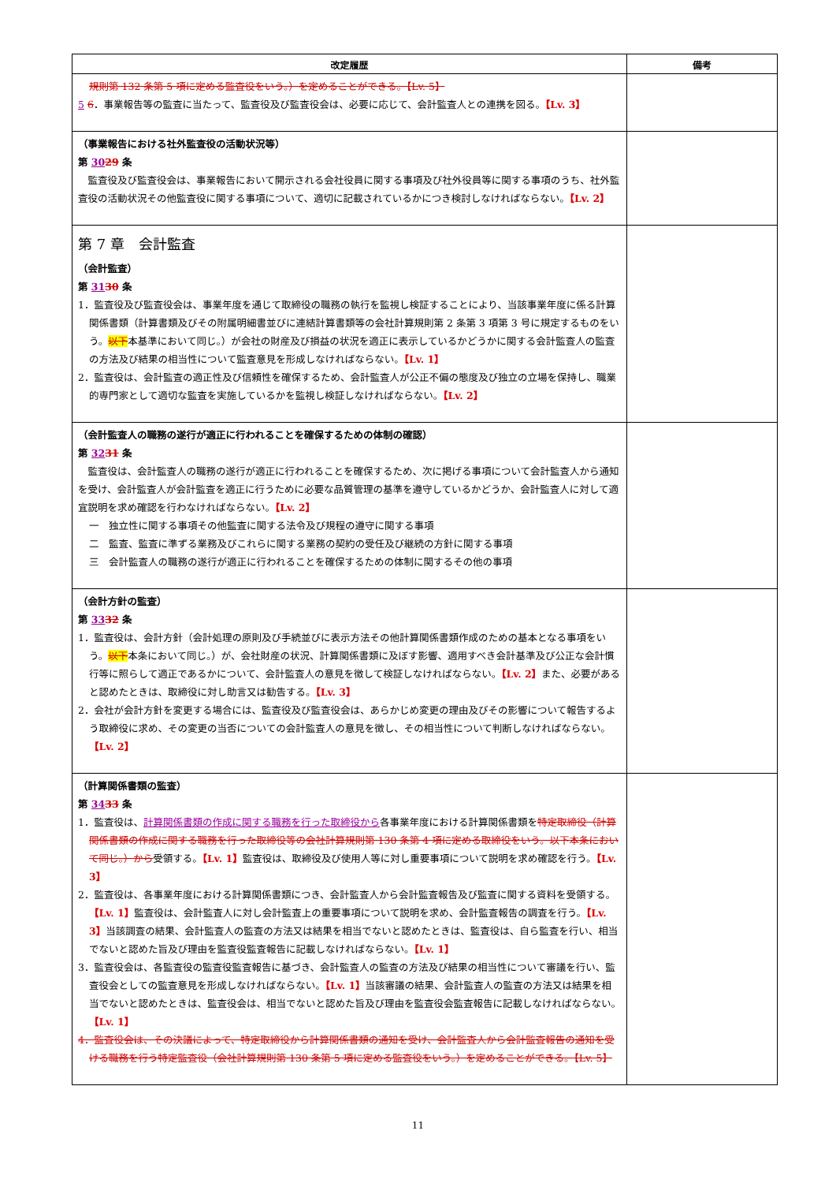| 改定履歴 | 備考 |
| --- | --- |
| 規則第 132 条第 5 項に定める監査役をいう。）を定めることができる。【Lv. 5】 5 6 ．事業報告等の監査に当たって、監査役及び監査役会は、必要に応じて、会計監査人との連携を図る。 【Lv. 3】 | |
| （事業報告における社外監査役の活動状況等） 第 30 29 条 監査役及び監査役会は、事業報告において開示される会社役員に関する事項及び社外役員等に関する事項のうち、社外監査役の活動状況その他監査役に関する事項について、適切に記載されているかにつき検討しなければならない。 【Lv. 2】 | |
| 第 7 章 会計監査 （会計監査） 第 31 30 条 1．監査役及び監査役会は、事業年度を通じて取締役の職務の執行を監視し検証することにより、当該事業年度に係る計算関係書類（計算書類及びその附属明細書並びに連結計算書類等の会社計算規則第 2 条第 3 項第 3 号に規定するものをいう。 以下 本基準において同じ。）が会社の財産及び損益の状況を適正に表示しているかどうかに関する会計監査人の監査の方法及び結果の相当性について監査意見を形成しなければならない。 【Lv. 1】 2．監査役は、会計監査の適正性及び信頼性を確保するため、会計監査人が公正不偏の態度及び独立の立場を保持し、職業的専門家として適切な監査を実施しているかを監視し検証しなければならない。 【Lv. 2】 | |
| （会計監査人の職務の遂行が適正に行われることを確保するための体制の確認） 第 32 31 条 監査役は、会計監査人の職務の遂行が適正に行われることを確保するため、次に掲げる事項について会計監査人から通知を受け、会計監査人が会計監査を適正に行うために必要な品質管理の基準を遵守しているかどうか、会計監査人に対して適宜説明を求め確認を行わなければならない。 【Lv. 2】 一 独立性に関する事項その他監査に関する法令及び規程の遵守に関する事項 二 監査、監査に準ずる業務及びこれらに関する業務の契約の受任及び継続の方針に関する事項 三 会計監査人の職務の遂行が適正に行われることを確保するための体制に関するその他の事項 | |
| （会計方針の監査） 第 33 32 条 1．監査役は、会計方針（会計処理の原則及び手続並びに表示方法その他計算関係書類作成のための基本となる事項をいう。 以下 本条において同じ。）が、会社財産の状況、計算関係書類に及ぼす影響、適用すべき会計基準及び公正な会計慣行等に照らして適正であるかについて、会計監査人の意見を徴して検証しなければならない。 【Lv. 2】 また、必要があると認めたときは、取締役に対し助言又は勧告する。 【Lv. 3】 2．会社が会計方針を変更する場合には、監査役及び監査役会は、あらかじめ変更の理由及びその影響について報告するよう取締役に求め、その変更の当否についての会計監査人の意見を徴し、その相当性について判断しなければならない。 【Lv. 2】 | |
| （計算関係書類の監査） 第 34 33 条 1．監査役は、 計算関係書類の作成に関する職務を行った取締役から 各事業年度における計算関係書類を 特定取締役（計算関係書類の作成に関する職務を行った取締役等の会社計算規則第 130 条第 4 項に定める取締役をいう。以下本条において同じ。）から 受領する。 【Lv. 1】 監査役は、取締役及び使用人等に対し重要事項について説明を求め確認を行う。 【Lv. 3】 2．監査役は、各事業年度における計算関係書類につき、会計監査人から会計監査報告及び監査に関する資料を受領する。 【Lv. 1】 監査役は、会計監査人に対し会計監査上の重要事項について説明を求め、会計監査報告の調査を行う。 【Lv. 3】 当該調査の結果、会計監査人の監査の方法又は結果を相当でないと認めたときは、監査役は、自ら監査を行い、相当でないと認めた旨及び理由を監査役監査報告に記載しなければならない。 【Lv. 1】 3．監査役会は、各監査役の監査役監査報告に基づき、会計監査人の監査の方法及び結果の相当性について審議を行い、監査役会としての監査意見を形成しなければならない。 【Lv. 1】 当該審議の結果、会計監査人の監査の方法又は結果を相当でないと認めたときは、監査役会は、相当でないと認めた旨及び理由を監査役会監査報告に記載しなければならない。 【Lv. 1】 4．監査役会は、その決議によって、特定取締役から計算関係書類の通知を受け、会計監査人から会計監査報告の通知を受ける職務を行う特定監査役（会社計算規則第 130 条第 5 項に定める監査役をいう。）を定めることができる。【Lv. 5】 | |
11